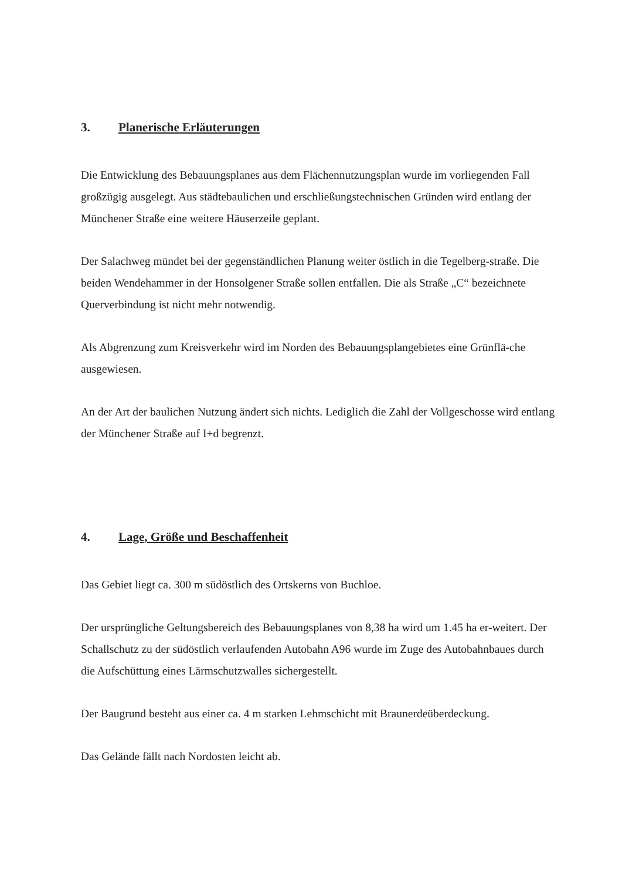3. Planerische Erläuterungen
Die Entwicklung des Bebauungsplanes aus dem Flächennutzungsplan wurde im vorliegenden Fall großzügig ausgelegt. Aus städtebaulichen und erschließungstechnischen Gründen wird entlang der Münchener Straße eine weitere Häuserzeile geplant.
Der Salachweg mündet bei der gegenständlichen Planung weiter östlich in die Tegelberg-straße. Die beiden Wendehammer in der Honsolgener Straße sollen entfallen. Die als Straße „C“ bezeichnete Querverbindung ist nicht mehr notwendig.
Als Abgrenzung zum Kreisverkehr wird im Norden des Bebauungsplangebietes eine Grünflä-che ausgewiesen.
An der Art der baulichen Nutzung ändert sich nichts. Lediglich die Zahl der Vollgeschosse wird entlang der Münchener Straße auf I+d begrenzt.
4. Lage, Größe und Beschaffenheit
Das Gebiet liegt ca. 300 m südöstlich des Ortskerns von Buchloe.
Der ursprüngliche Geltungsbereich des Bebauungsplanes von 8,38 ha wird um 1.45 ha er-weitert. Der Schallschutz zu der südöstlich verlaufenden Autobahn A96 wurde im Zuge des Autobahnbaues durch die Aufschüttung eines Lärmschutzwalles sichergestellt.
Der Baugrund besteht aus einer ca. 4 m starken Lehmschicht mit Braunerdeüberdeckung.
Das Gelände fällt nach Nordosten leicht ab.